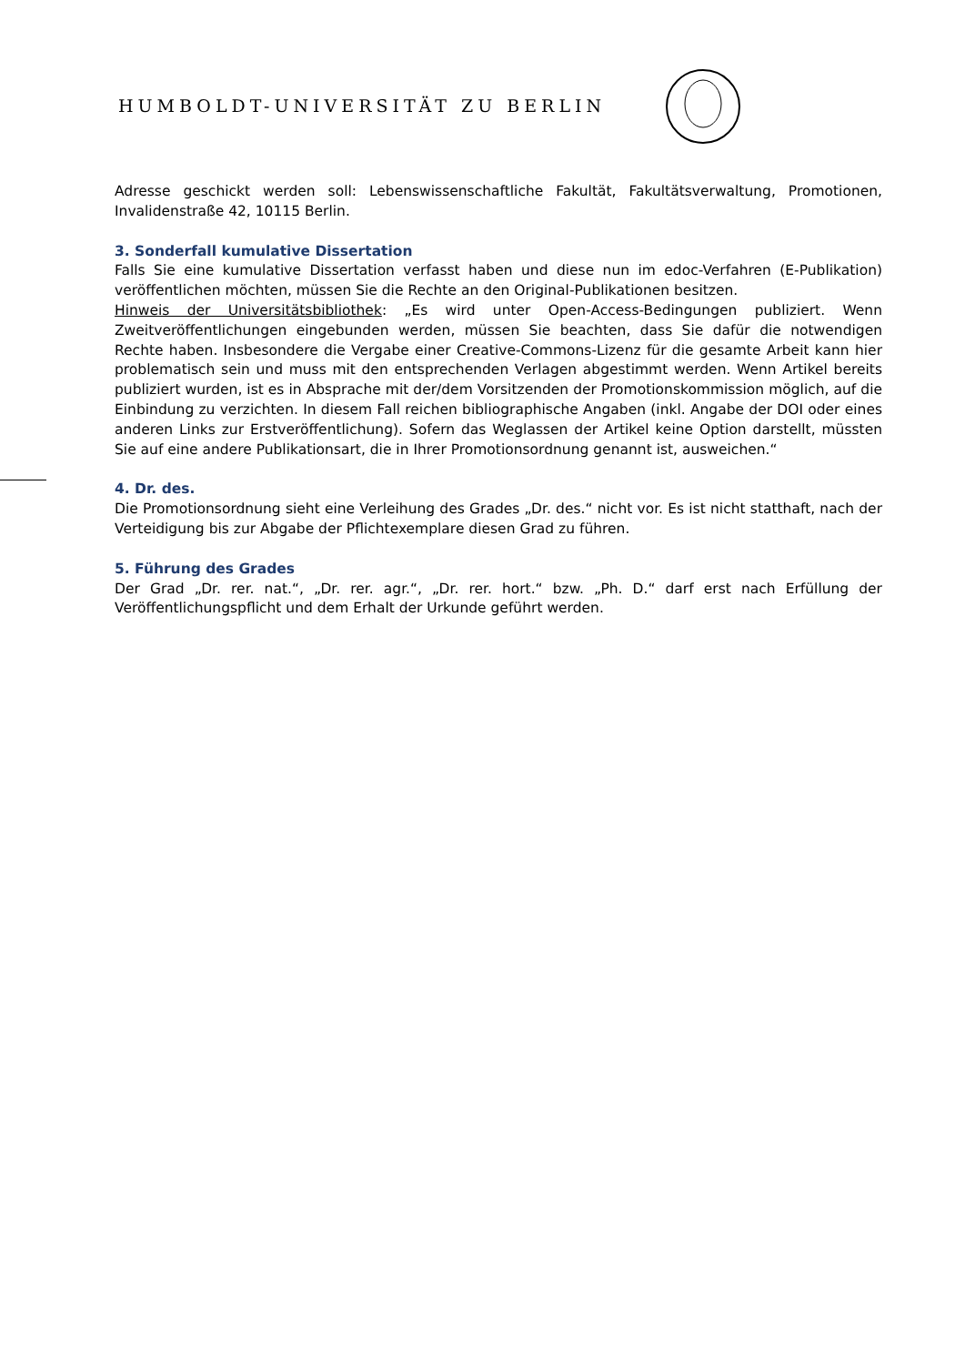HUMBOLDT-UNIVERSITÄT ZU BERLIN
Adresse geschickt werden soll: Lebenswissenschaftliche Fakultät, Fakultätsverwaltung, Promotionen, Invalidenstraße 42, 10115 Berlin.
3. Sonderfall kumulative Dissertation
Falls Sie eine kumulative Dissertation verfasst haben und diese nun im edoc-Verfahren (E-Publikation) veröffentlichen möchten, müssen Sie die Rechte an den Original-Publikationen besitzen.
Hinweis der Universitätsbibliothek: „Es wird unter Open-Access-Bedingungen publiziert. Wenn Zweitveröffentlichungen eingebunden werden, müssen Sie beachten, dass Sie dafür die notwendigen Rechte haben. Insbesondere die Vergabe einer Creative-Commons-Lizenz für die gesamte Arbeit kann hier problematisch sein und muss mit den entsprechenden Verlagen abgestimmt werden. Wenn Artikel bereits publiziert wurden, ist es in Absprache mit der/dem Vorsitzenden der Promotionskommission möglich, auf die Einbindung zu verzichten. In diesem Fall reichen bibliographische Angaben (inkl. Angabe der DOI oder eines anderen Links zur Erstveröffentlichung). Sofern das Weglassen der Artikel keine Option darstellt, müssten Sie auf eine andere Publikationsart, die in Ihrer Promotionsordnung genannt ist, ausweichen.“
4. Dr. des.
Die Promotionsordnung sieht eine Verleihung des Grades „Dr. des.“ nicht vor. Es ist nicht statthaft, nach der Verteidigung bis zur Abgabe der Pflichtexemplare diesen Grad zu führen.
5. Führung des Grades
Der Grad „Dr. rer. nat.“, „Dr. rer. agr.“, „Dr. rer. hort.“ bzw. „Ph. D.“ darf erst nach Erfüllung der Veröffentlichungspflicht und dem Erhalt der Urkunde geführt werden.